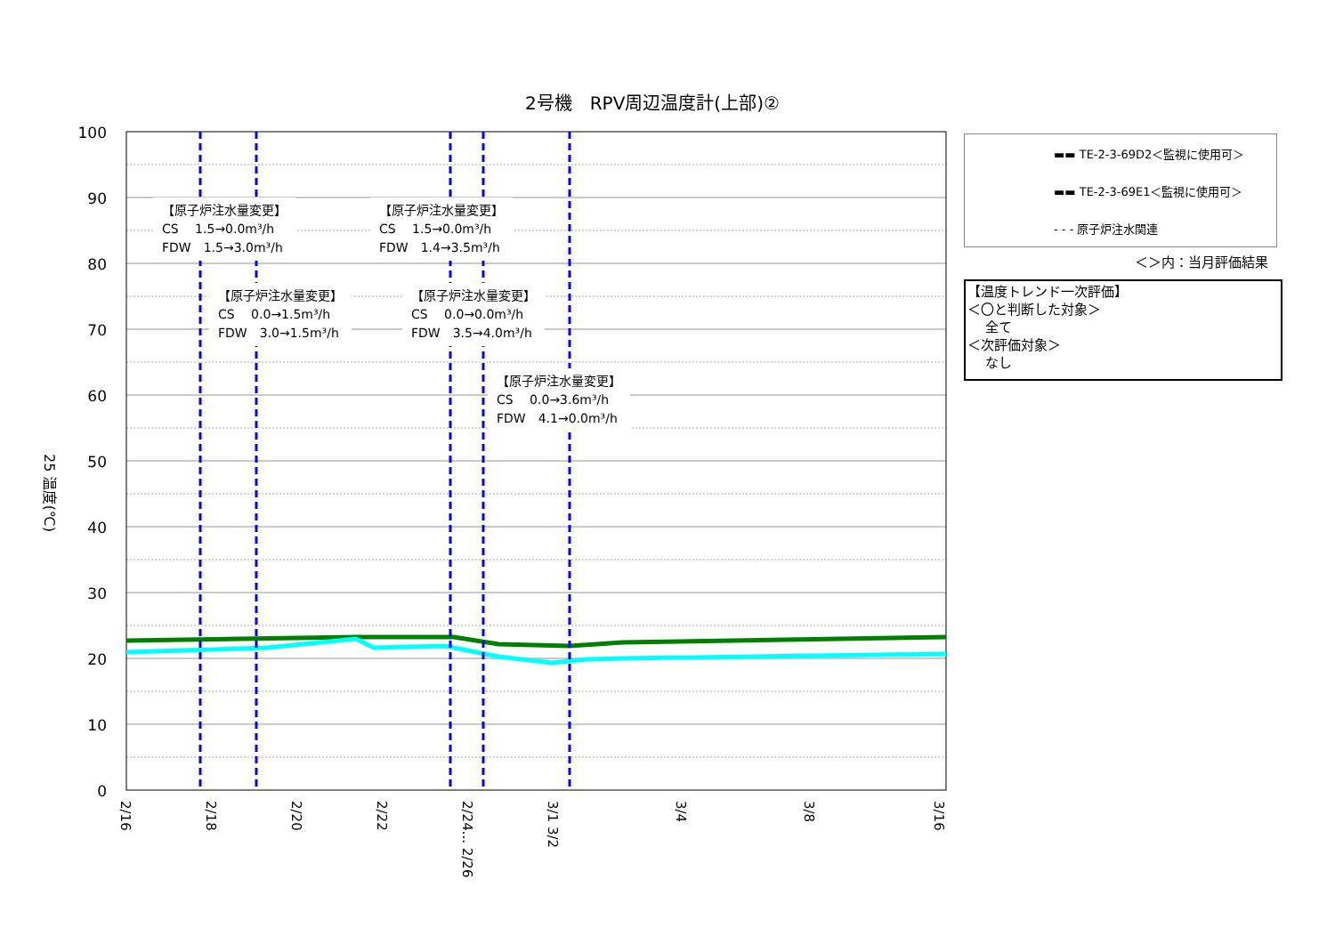2号機　RPV周辺温度計(上部)②
100
90
80
70
60
50
40
30
20
10
0
25 温度(℃)
2/16
2/18
2/20
2/22
2/24... 2/26
3/1 3/2
3/4
3/8
3/16
【原子炉注水量変更】
CS　 1.5→0.0m³/h
FDW　1.5→3.0m³/h
【原子炉注水量変更】
CS　 1.5→0.0m³/h
FDW　1.4→3.5m³/h
【原子炉注水量変更】
CS　 0.0→1.5m³/h
FDW　3.0→1.5m³/h
【原子炉注水量変更】
CS　 0.0→0.0m³/h
FDW　3.5→4.0m³/h
【原子炉注水量変更】
CS　 0.0→3.6m³/h
FDW　4.1→0.0m³/h
▬▬ TE-2-3-69D2＜監視に使用可＞
▬▬ TE-2-3-69E1＜監視に使用可＞
- - - 原子炉注水関連
＜＞内：当月評価結果
【温度トレンド一次評価】
＜〇と判断した対象＞
　 全て
＜次評価対象＞
　 なし